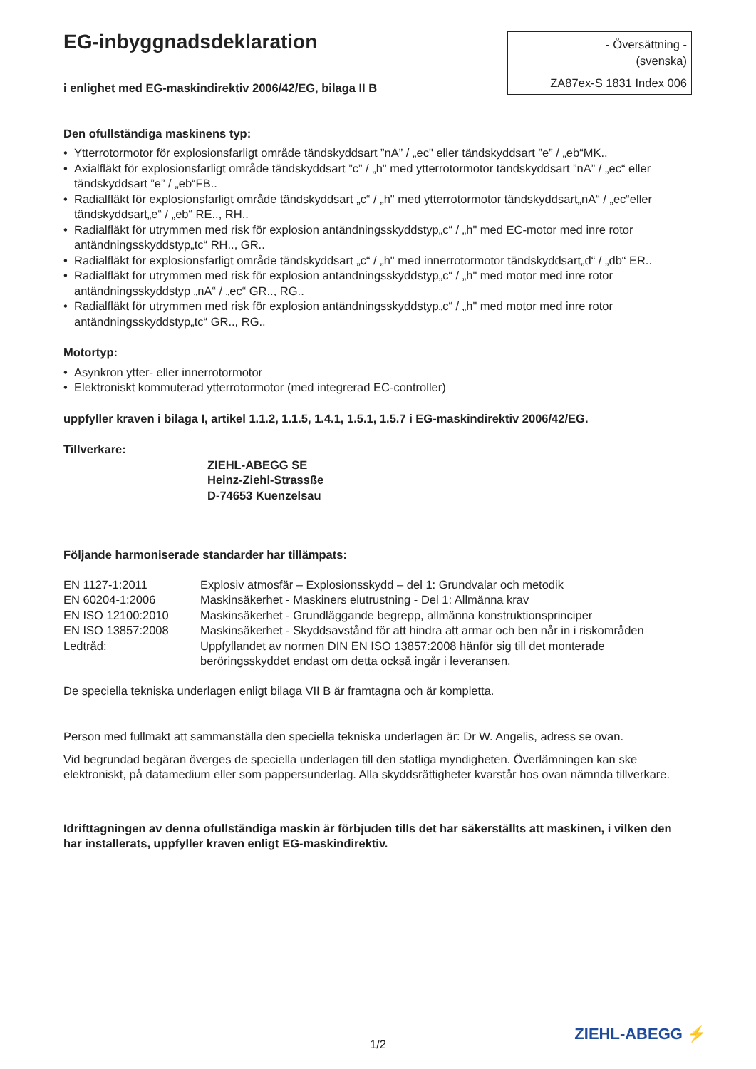EG-inbyggnadsdeklaration
- Översättning -
(svenska)
ZA87ex-S 1831 Index 006
i enlighet med EG-maskindirektiv 2006/42/EG, bilaga II B
Den ofullständiga maskinens typ:
• Ytterrotormotor för explosionsfarligt område tändskyddsart ”nA” / „ec" eller tändskyddsart ”e” / „eb“MK..
• Axialfläkt för explosionsfarligt område tändskyddsart ”c” / „h" med ytterrotormotor tändskyddsart ”nA” / „ec“ eller tändskyddsart ”e” / „eb“FB..
• Radialfläkt för explosionsfarligt område tändskyddsart „c“ / „h" med ytterrotormotor tändskyddsart„nA“ / „ec“eller tändskyddsart„e“ / „eb“ RE.., RH..
• Radialfläkt för utrymmen med risk för explosion antändningsskyddstyp„c“ / „h" med EC-motor med inre rotor antändningsskyddstyp„tc“ RH.., GR..
• Radialfläkt för explosionsfarligt område tändskyddsart „c“ / „h" med innerrotormotor tändskyddsart„d“ / „db“ ER..
• Radialfläkt för utrymmen med risk för explosion antändningsskyddstyp„c“ / „h" med motor med inre rotor antändningsskyddstyp „nA“ / „ec“ GR.., RG..
• Radialfläkt för utrymmen med risk för explosion antändningsskyddstyp„c“ / „h" med motor med inre rotor antändningsskyddstyp„tc“ GR.., RG..
Motortyp:
• Asynkron ytter- eller innerrotormotor
• Elektroniskt kommuterad ytterrotormotor (med integrerad EC-controller)
uppfyller kraven i bilaga I, artikel 1.1.2, 1.1.5, 1.4.1, 1.5.1, 1.5.7 i EG-maskindirektiv 2006/42/EG.
Tillverkare:
ZIEHL-ABEGG SE
Heinz-Ziehl-Strassße
D-74653 Kuenzelsau
Följande harmoniserade standarder har tillämpats:
| EN 1127-1:2011 | Explosiv atmosfär – Explosionsskydd – del 1: Grundvalar och metodik |
| EN 60204-1:2006 | Maskinsäkerhet - Maskiners elutrustning - Del 1: Allmänna krav |
| EN ISO 12100:2010 | Maskinsäkerhet - Grundläggande begrepp, allmänna konstruktionsprinciper |
| EN ISO 13857:2008 | Maskinsäkerhet - Skyddsavstånd för att hindra att armar och ben når in i riskområden |
| Ledtråd: | Uppfyllandet av normen DIN EN ISO 13857:2008 hänför sig till det monterade beröringsskyddet endast om detta också ingår i leveransen. |
De speciella tekniska underlagen enligt bilaga VII B är framtagna och är kompletta.
Person med fullmakt att sammanställa den speciella tekniska underlagen är: Dr W. Angelis, adress se ovan.
Vid begrundad begäran överges de speciella underlagen till den statliga myndigheten. Överlämningen kan ske elektroniskt, på datamedium eller som pappersunderlag. Alla skyddsrättigheter kvarstår hos ovan nämnda tillverkare.
Idrifttagningen av denna ofullständiga maskin är förbjuden tills det har säkerställts att maskinen, i vilken den har installerats, uppfyller kraven enligt EG-maskindirektiv.
1/2 ZIEHL-ABEGG ⚡